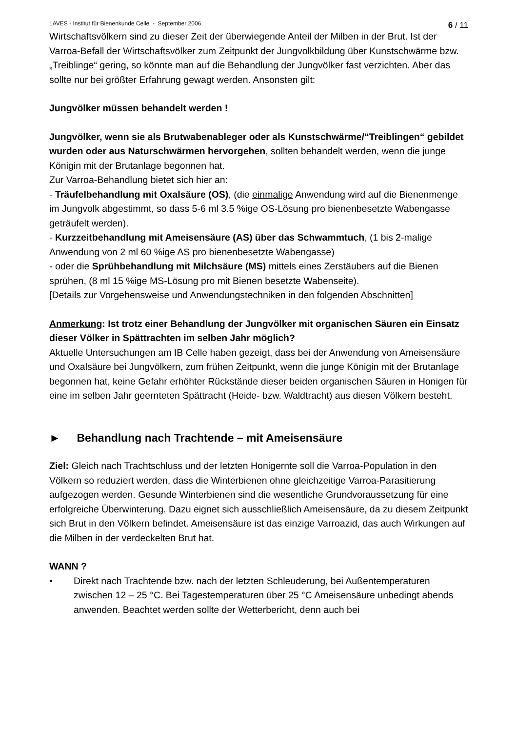LAVES - Institut für Bienenkunde Celle - September 2006 6 / 11
Wirtschaftsvölkern sind zu dieser Zeit der überwiegende Anteil der Milben in der Brut. Ist der Varroa-Befall der Wirtschaftsvölker zum Zeitpunkt der Jungvolkbildung über Kunstschwärme bzw. „Treiblinge“ gering, so könnte man auf die Behandlung der Jungvölker fast verzichten. Aber das sollte nur bei größter Erfahrung gewagt werden. Ansonsten gilt:
Jungvölker müssen behandelt werden !
Jungvölker, wenn sie als Brutwabenableger oder als Kunstschwärme/“Treiblingen“ gebildet wurden oder aus Naturschwärmen hervorgehen, sollten behandelt werden, wenn die junge Königin mit der Brutanlage begonnen hat.
Zur Varroa-Behandlung bietet sich hier an:
- Träufelbehandlung mit Oxalsäure (OS), (die einmalige Anwendung wird auf die Bienenmenge im Jungvolk abgestimmt, so dass 5-6 ml 3.5 %ige OS-Lösung pro bienenbesetzte Wabengasse geträufelt werden).
- Kurzzeitbehandlung mit Ameisensäure (AS) über das Schwammtuch, (1 bis 2-malige Anwendung von 2 ml 60 %ige AS pro bienenbesetzte Wabengasse)
- oder die Sprühbehandlung mit Milchsäure (MS) mittels eines Zerstäubers auf die Bienen sprühen, (8 ml 15 %ige MS-Lösung pro mit Bienen besetzte Wabenseite).
[Details zur Vorgehensweise und Anwendungstechniken in den folgenden Abschnitten]
Anmerkung: Ist trotz einer Behandlung der Jungvölker mit organischen Säuren ein Einsatz dieser Völker in Spättrachten im selben Jahr möglich?
Aktuelle Untersuchungen am IB Celle haben gezeigt, dass bei der Anwendung von Ameisensäure und Oxalsäure bei Jungvölkern, zum frühen Zeitpunkt, wenn die junge Königin mit der Brutanlage begonnen hat, keine Gefahr erhöhter Rückstände dieser beiden organischen Säuren in Honigen für eine im selben Jahr geernteten Spättracht (Heide- bzw. Waldtracht) aus diesen Völkern besteht.
► Behandlung nach Trachtende – mit Ameisensäure
Ziel: Gleich nach Trachtschluss und der letzten Honigernte soll die Varroa-Population in den Völkern so reduziert werden, dass die Winterbienen ohne gleichzeitige Varroa-Parasitierung aufgezogen werden. Gesunde Winterbienen sind die wesentliche Grundvoraussetzung für eine erfolgreiche Überwinterung. Dazu eignet sich ausschließlich Ameisensäure, da zu diesem Zeitpunkt sich Brut in den Völkern befindet. Ameisensäure ist das einzige Varroazid, das auch Wirkungen auf die Milben in der verdeckelten Brut hat.
WANN ?
• Direkt nach Trachtende bzw. nach der letzten Schleuderung, bei Außentemperaturen zwischen 12 – 25 °C. Bei Tagestemperaturen über 25 °C Ameisensäure unbedingt abends anwenden. Beachtet werden sollte der Wetterbericht, denn auch bei